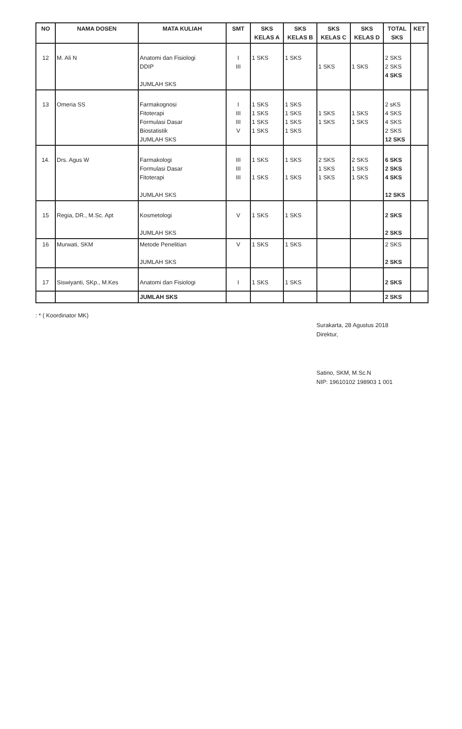| NO | NAMA DOSEN | MATA KULIAH | SMT | SKS KELAS A | SKS KELAS B | SKS KELAS C | SKS KELAS D | TOTAL SKS | KET |
| --- | --- | --- | --- | --- | --- | --- | --- | --- | --- |
| 12 | M. Ali N | Anatomi dan Fisiologi DDIP JUMLAH SKS | I III | 1 SKS | 1 SKS | 1 SKS | 1 SKS | 2 SKS 2 SKS 4 SKS | |
| 13 | Omeria SS | Farmakognosi Fitoterapi Formulasi Dasar Biostatistik JUMLAH SKS | I III III V | 1 SKS 1 SKS 1 SKS 1 SKS | 1 SKS 1 SKS 1 SKS 1 SKS | 1 SKS 1 SKS | 1 SKS 1 SKS | 2 sKS 4 SKS 4 SKS 2 SKS 12 SKS | |
| 14. | Drs. Agus W | Farmakologi Formulasi Dasar Fitoterapi JUMLAH SKS | III III III | 1 SKS 1 SKS | 1 SKS 1 SKS | 2 SKS 1 SKS 1 SKS | 2 SKS 1 SKS 1 SKS | 6 SKS 2 SKS 4 SKS 12 SKS | |
| 15 | Regia, DR., M.Sc. Apt | Kosmetologi JUMLAH SKS | V | 1 SKS | 1 SKS | | | 2 SKS 2 SKS | |
| 16 | Murwati, SKM | Metode Penelitian JUMLAH SKS | V | 1 SKS | 1 SKS | | | 2 SKS 2 SKS | |
| 17 | Siswiyanti, SKp., M.Kes | Anatomi dan Fisiologi | I | 1 SKS | 1 SKS | | | 2 SKS | |
| | | JUMLAH SKS | | | | | | 2 SKS | |
: * ( Koordinator MK)
Surakarta, 28 Agustus 2018
Direktur,
Satino, SKM, M.Sc.N
NIP: 19610102 198903 1 001